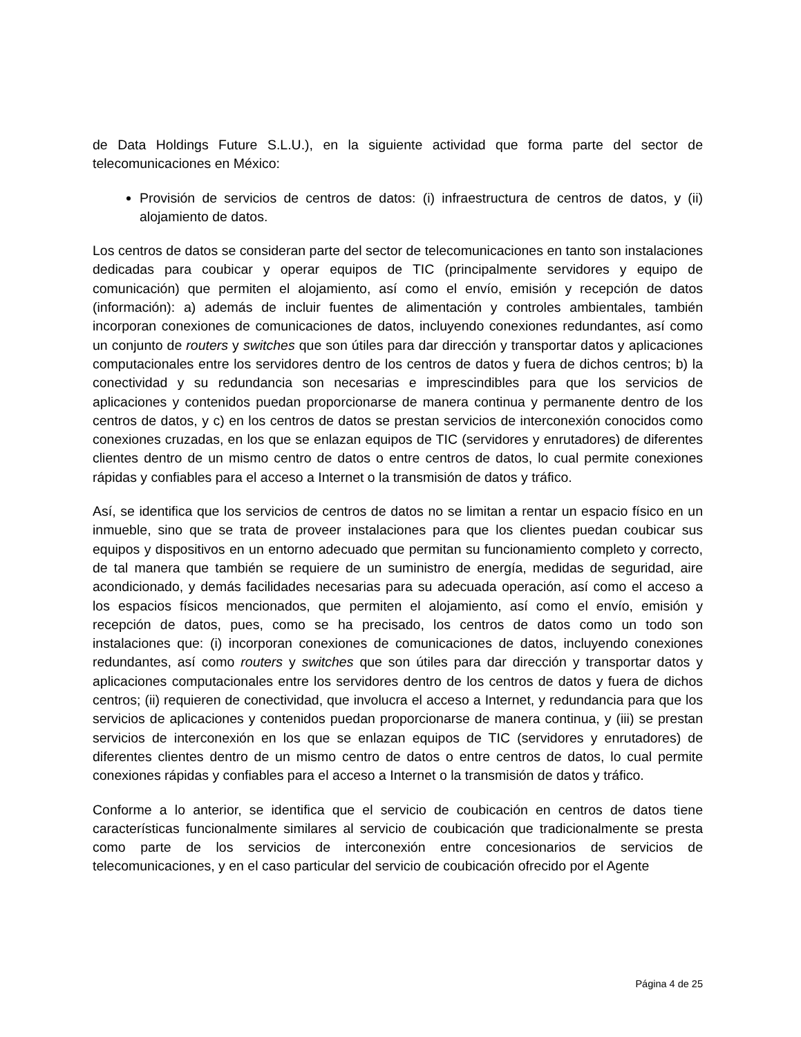de Data Holdings Future S.L.U.), en la siguiente actividad que forma parte del sector de telecomunicaciones en México:
Provisión de servicios de centros de datos: (i) infraestructura de centros de datos, y (ii) alojamiento de datos.
Los centros de datos se consideran parte del sector de telecomunicaciones en tanto son instalaciones dedicadas para coubicar y operar equipos de TIC (principalmente servidores y equipo de comunicación) que permiten el alojamiento, así como el envío, emisión y recepción de datos (información): a) además de incluir fuentes de alimentación y controles ambientales, también incorporan conexiones de comunicaciones de datos, incluyendo conexiones redundantes, así como un conjunto de routers y switches que son útiles para dar dirección y transportar datos y aplicaciones computacionales entre los servidores dentro de los centros de datos y fuera de dichos centros; b) la conectividad y su redundancia son necesarias e imprescindibles para que los servicios de aplicaciones y contenidos puedan proporcionarse de manera continua y permanente dentro de los centros de datos, y c) en los centros de datos se prestan servicios de interconexión conocidos como conexiones cruzadas, en los que se enlazan equipos de TIC (servidores y enrutadores) de diferentes clientes dentro de un mismo centro de datos o entre centros de datos, lo cual permite conexiones rápidas y confiables para el acceso a Internet o la transmisión de datos y tráfico.
Así, se identifica que los servicios de centros de datos no se limitan a rentar un espacio físico en un inmueble, sino que se trata de proveer instalaciones para que los clientes puedan coubicar sus equipos y dispositivos en un entorno adecuado que permitan su funcionamiento completo y correcto, de tal manera que también se requiere de un suministro de energía, medidas de seguridad, aire acondicionado, y demás facilidades necesarias para su adecuada operación, así como el acceso a los espacios físicos mencionados, que permiten el alojamiento, así como el envío, emisión y recepción de datos, pues, como se ha precisado, los centros de datos como un todo son instalaciones que: (i) incorporan conexiones de comunicaciones de datos, incluyendo conexiones redundantes, así como routers y switches que son útiles para dar dirección y transportar datos y aplicaciones computacionales entre los servidores dentro de los centros de datos y fuera de dichos centros; (ii) requieren de conectividad, que involucra el acceso a Internet, y redundancia para que los servicios de aplicaciones y contenidos puedan proporcionarse de manera continua, y (iii) se prestan servicios de interconexión en los que se enlazan equipos de TIC (servidores y enrutadores) de diferentes clientes dentro de un mismo centro de datos o entre centros de datos, lo cual permite conexiones rápidas y confiables para el acceso a Internet o la transmisión de datos y tráfico.
Conforme a lo anterior, se identifica que el servicio de coubicación en centros de datos tiene características funcionalmente similares al servicio de coubicación que tradicionalmente se presta como parte de los servicios de interconexión entre concesionarios de servicios de telecomunicaciones, y en el caso particular del servicio de coubicación ofrecido por el Agente
Página 4 de 25